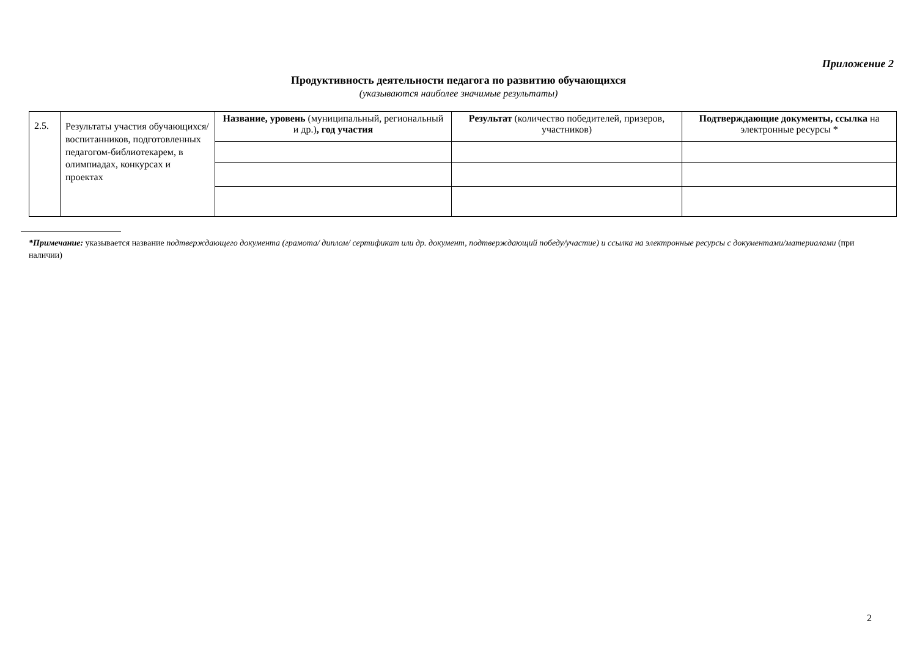Приложение 2
Продуктивность деятельности педагога по развитию обучающихся
(указываются наиболее значимые результаты)
| 2.5. | Результаты участия обучающихся/ воспитанников, подготовленных педагогом-библиотекарем, в олимпиадах, конкурсах и проектах | Название, уровень (муниципальный, региональный и др.) , год участия | Результат (количество победителей, призеров, участников) | Подтверждающие документы, ссылка на электронные ресурсы * |
*Примечание: указывается название подтверждающего документа (грамота/ диплом/ сертификат или др. документ, подтверждающий победу/участие) и ссылка на электронные ресурсы с документами/материалами (при наличии)
2